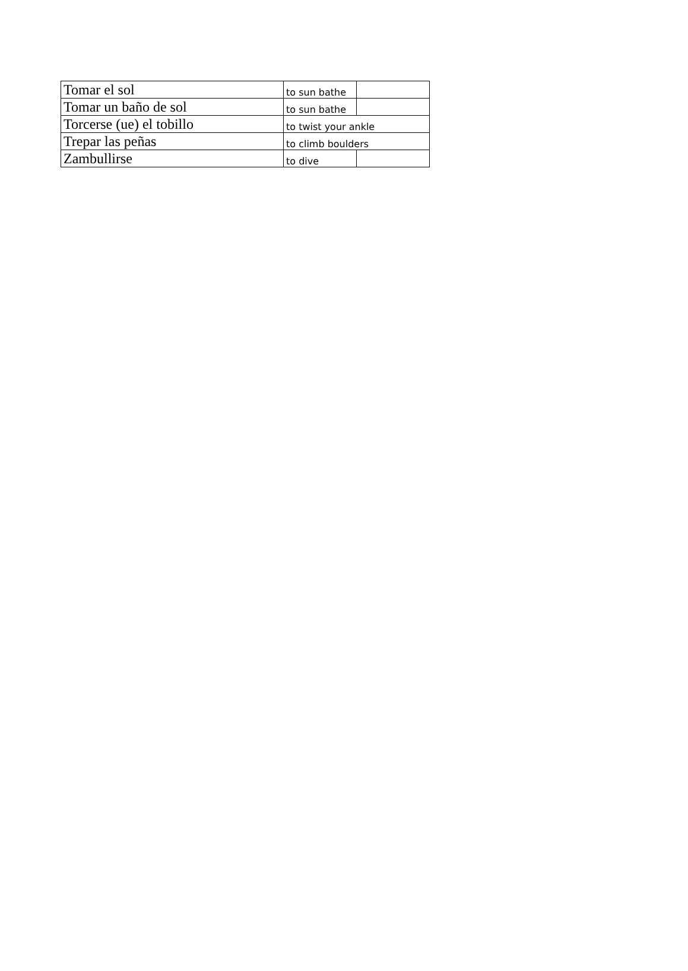| Tomar el sol | to sun bathe | |
| Tomar un baño de sol | to sun bathe | |
| Torcerse (ue) el tobillo | to twist your ankle | |
| Trepar las peñas | to climb boulders | |
| Zambullirse | to dive | |